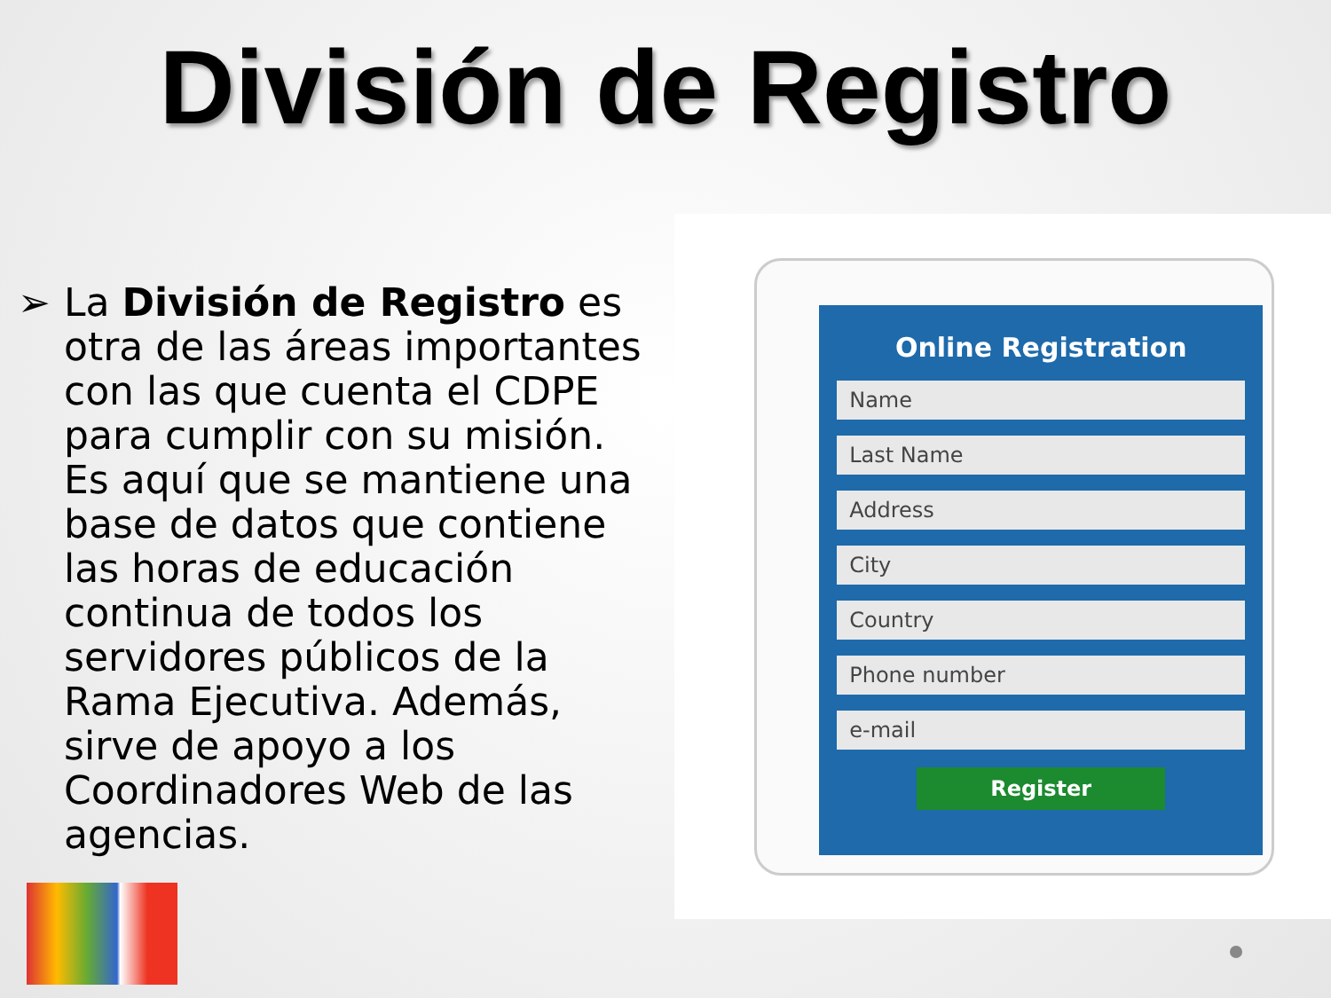División de Registro
➢ La División de Registro es otra de las áreas importantes con las que cuenta el CDPE para cumplir con su misión. Es aquí que se mantiene una base de datos que contiene las horas de educación continua de todos los servidores públicos de la Rama Ejecutiva. Además, sirve de apoyo a los Coordinadores Web de las agencias.
Online Registration
Name
Last Name
Address
City
Country
Phone number
e-mail
Register